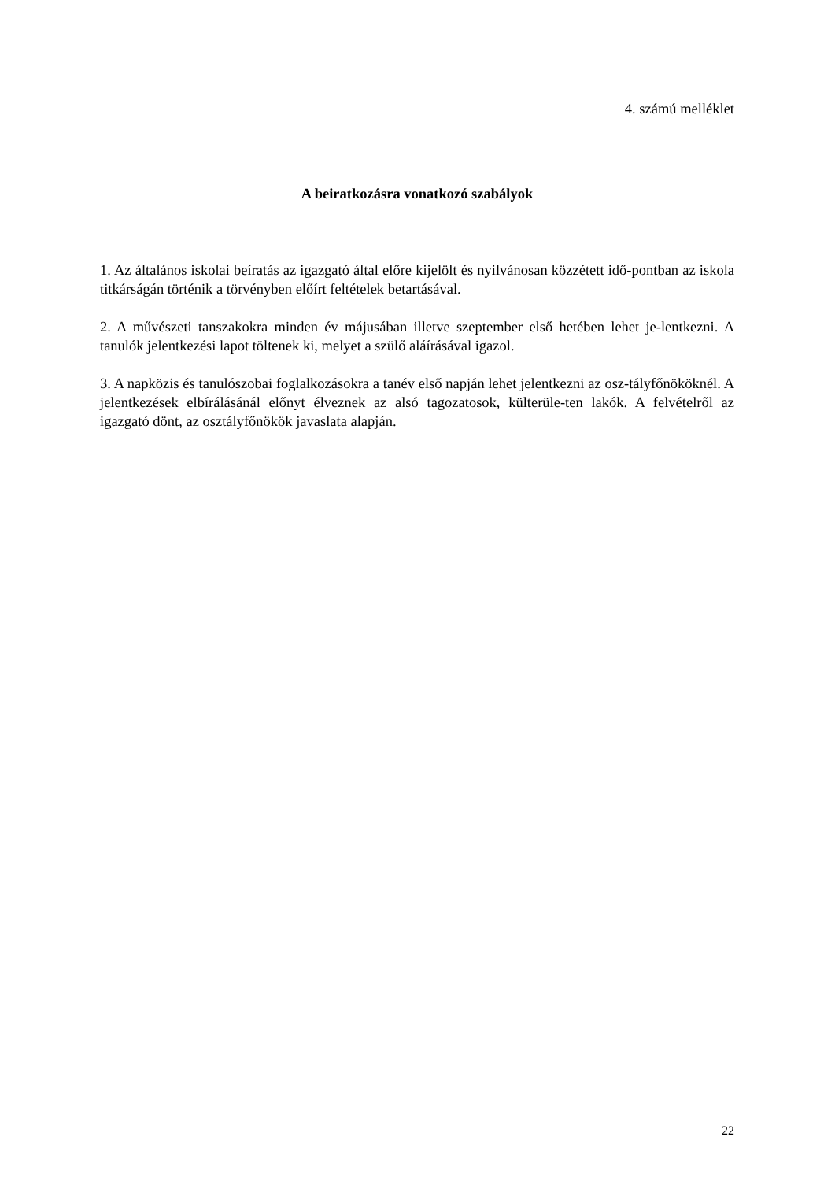4. számú melléklet
A beiratkozásra vonatkozó szabályok
1. Az általános iskolai beíratás az igazgató által előre kijelölt és nyilvánosan közzétett idő-pontban az iskola titkárságán történik a törvényben előírt feltételek betartásával.
2. A művészeti tanszakokra minden év májusában illetve szeptember első hetében lehet je-lentkezni. A tanulók jelentkezési lapot töltenek ki, melyet a szülő aláírásával igazol.
3. A napközis és tanulószobai foglalkozásokra a tanév első napján lehet jelentkezni az osz-tályfőnököknél. A jelentkezések elbírálásánál előnyt élveznek az alsó tagozatosok, külterüle-ten lakók. A felvételről az igazgató dönt, az osztályfőnökök javaslata alapján.
22